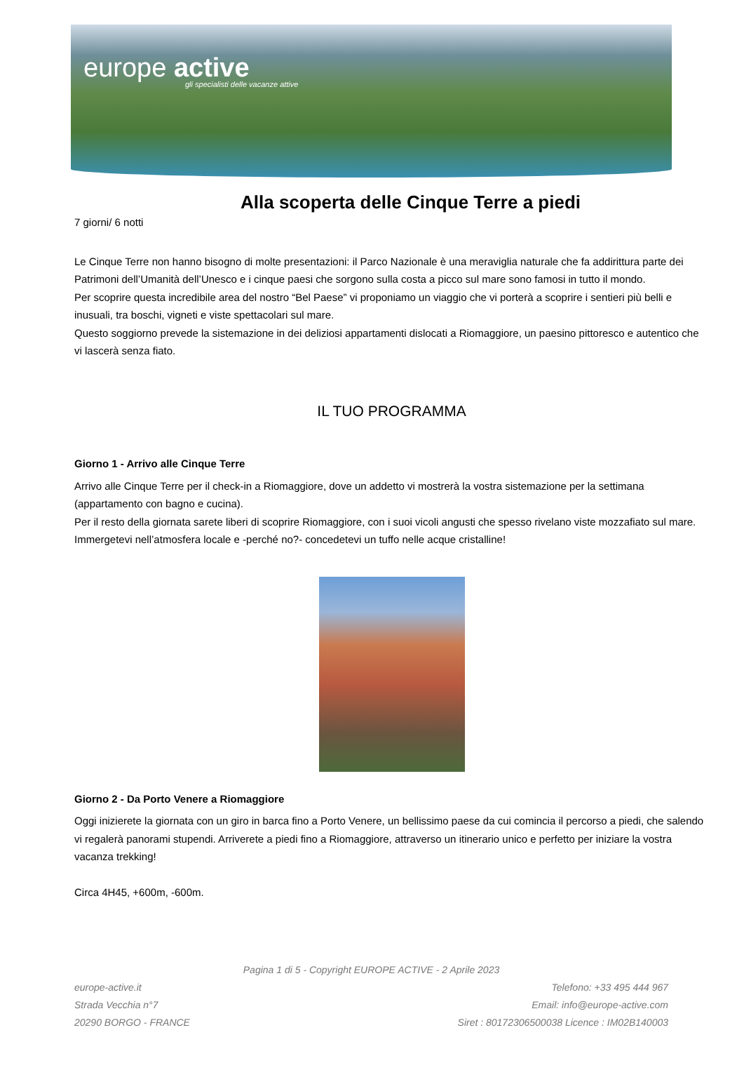europe active
gli specialisti delle vacanze attive
Alla scoperta delle Cinque Terre a piedi
7 giorni/ 6 notti
Le Cinque Terre non hanno bisogno di molte presentazioni: il Parco Nazionale è una meraviglia naturale che fa addirittura parte dei Patrimoni dell’Umanità dell’Unesco e i cinque paesi che sorgono sulla costa a picco sul mare sono famosi in tutto il mondo.
Per scoprire questa incredibile area del nostro “Bel Paese” vi proponiamo un viaggio che vi porterà a scoprire i sentieri più belli e inusuali, tra boschi, vigneti e viste spettacolari sul mare.
Questo soggiorno prevede la sistemazione in dei deliziosi appartamenti dislocati a Riomaggiore, un paesino pittoresco e autentico che vi lascerà senza fiato.
IL TUO PROGRAMMA
Giorno 1 - Arrivo alle Cinque Terre
Arrivo alle Cinque Terre per il check-in a Riomaggiore, dove un addetto vi mostrerà la vostra sistemazione per la settimana (appartamento con bagno e cucina).
Per il resto della giornata sarete liberi di scoprire Riomaggiore, con i suoi vicoli angusti che spesso rivelano viste mozzafiato sul mare. Immergetevi nell’atmosfera locale e -perché no?- concedetevi un tuffo nelle acque cristalline!
Giorno 2 - Da Porto Venere a Riomaggiore
Oggi inizierete la giornata con un giro in barca fino a Porto Venere, un bellissimo paese da cui comincia il percorso a piedi, che salendo vi regalerà panorami stupendi. Arriverete a piedi fino a Riomaggiore, attraverso un itinerario unico e perfetto per iniziare la vostra vacanza trekking!
Circa 4H45, +600m, -600m.
Pagina 1 di 5 - Copyright EUROPE ACTIVE - 2 Aprile 2023
europe-active.it Telefono: +33 495 444 967
Strada Vecchia n°7 Email: info@europe-active.com
20290 BORGO - FRANCE Siret : 80172306500038 Licence : IM02B140003